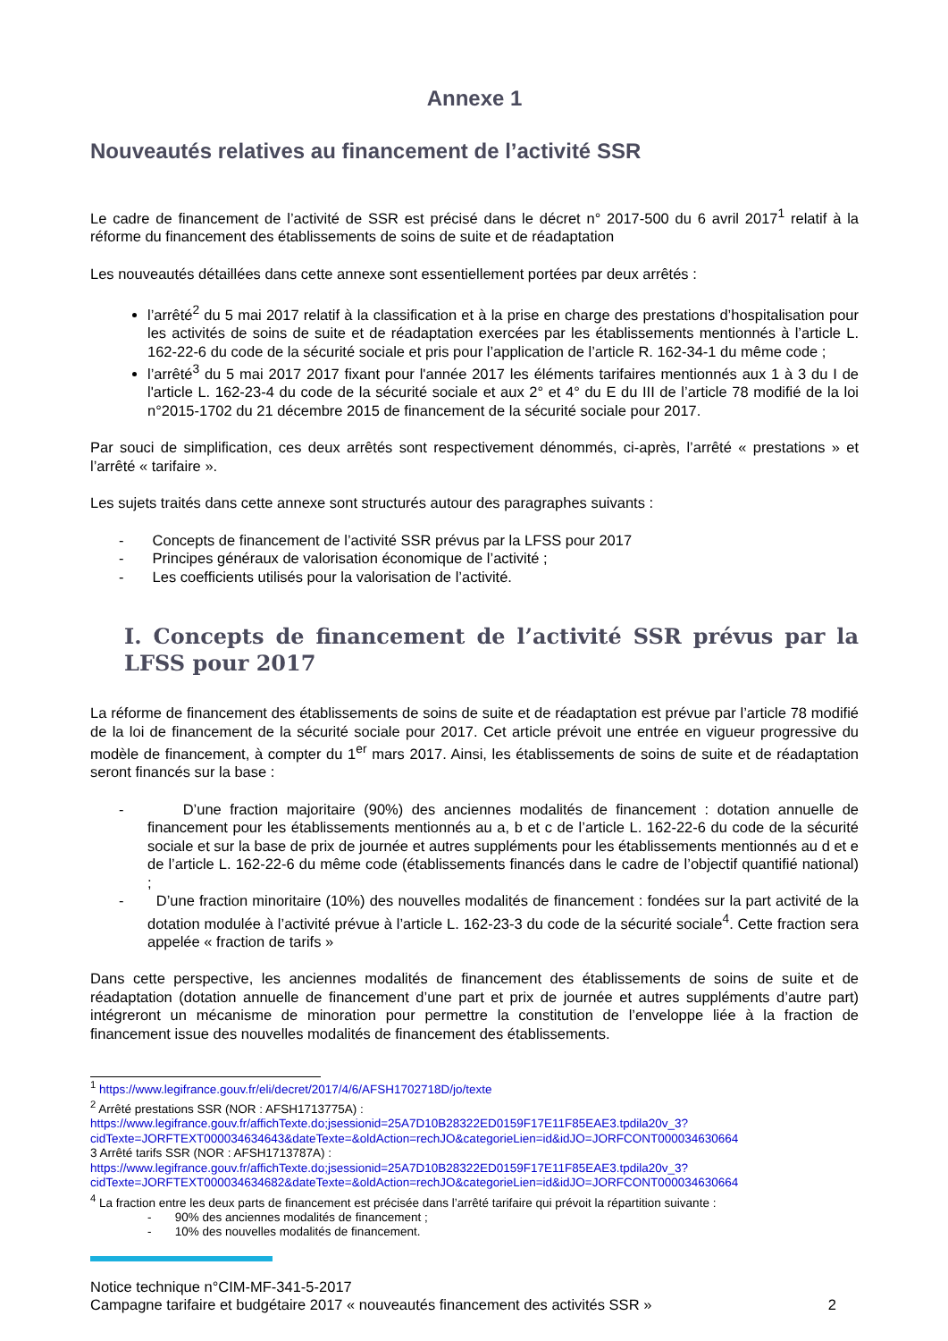Annexe 1
Nouveautés relatives au financement de l’activité SSR
Le cadre de financement de l’activité de SSR est précisé dans le décret n° 2017-500 du 6 avril 2017<sup>1</sup> relatif à la réforme du financement des établissements de soins de suite et de réadaptation
Les nouveautés détaillées dans cette annexe sont essentiellement portées par deux arrêtés :
l’arrêté<sup>2</sup> du 5 mai 2017 relatif à la classification et à la prise en charge des prestations d’hospitalisation pour les activités de soins de suite et de réadaptation exercées par les établissements mentionnés à l’article L. 162-22-6 du code de la sécurité sociale et pris pour l’application de l’article R. 162-34-1 du même code ;
l’arrêté<sup>3</sup> du 5 mai 2017 2017 fixant pour l'année 2017 les éléments tarifaires mentionnés aux 1 à 3 du I de l'article L. 162-23-4 du code de la sécurité sociale et aux 2° et 4° du E du III de l’article 78 modifié de la loi n°2015-1702 du 21 décembre 2015 de financement de la sécurité sociale pour 2017.
Par souci de simplification, ces deux arrêtés sont respectivement dénommés, ci-après, l’arrêté « prestations » et l’arrêté « tarifaire ».
Les sujets traités dans cette annexe sont structurés autour des paragraphes suivants :
- Concepts de financement de l’activité SSR prévus par la LFSS pour 2017
- Principes généraux de valorisation économique de l’activité ;
- Les coefficients utilisés pour la valorisation de l’activité.
I. Concepts de financement de l’activité SSR prévus par la LFSS pour 2017
La réforme de financement des établissements de soins de suite et de réadaptation est prévue par l’article 78 modifié de la loi de financement de la sécurité sociale pour 2017. Cet article prévoit une entrée en vigueur progressive du modèle de financement, à compter du 1<sup>er</sup> mars 2017. Ainsi, les établissements de soins de suite et de réadaptation seront financés sur la base :
- D’une fraction majoritaire (90%) des anciennes modalités de financement : dotation annuelle de financement pour les établissements mentionnés au a, b et c de l’article L. 162-22-6 du code de la sécurité sociale et sur la base de prix de journée et autres suppléments pour les établissements mentionnés au d et e de l’article L. 162-22-6 du même code (établissements financés dans le cadre de l’objectif quantifié national) ;
- D’une fraction minoritaire (10%) des nouvelles modalités de financement : fondées sur la part activité de la dotation modulée à l’activité prévue à l’article L. 162-23-3 du code de la sécurité sociale<sup>4</sup>. Cette fraction sera appelée « fraction de tarifs »
Dans cette perspective, les anciennes modalités de financement des établissements de soins de suite et de réadaptation (dotation annuelle de financement d’une part et prix de journée et autres suppléments d’autre part) intégreront un mécanisme de minoration pour permettre la constitution de l’enveloppe liée à la fraction de financement issue des nouvelles modalités de financement des établissements.
<sup>1</sup> https://www.legifrance.gouv.fr/eli/decret/2017/4/6/AFSH1702718D/jo/texte
<sup>2</sup> Arrêté prestations SSR (NOR : AFSH1713775A) :
https://www.legifrance.gouv.fr/affichTexte.do;jsessionid=25A7D10B28322ED0159F17E11F85EAE3.tpdila20v_3?cidTexte=JORFTEXT000034634643&dateTexte=&oldAction=rechJO&categorieLien=id&idJO=JORFCONT000034630664
3 Arrêté tarifs SSR (NOR : AFSH1713787A) :
https://www.legifrance.gouv.fr/affichTexte.do;jsessionid=25A7D10B28322ED0159F17E11F85EAE3.tpdila20v_3?cidTexte=JORFTEXT000034634682&dateTexte=&oldAction=rechJO&categorieLien=id&idJO=JORFCONT000034630664
<sup>4</sup> La fraction entre les deux parts de financement est précisée dans l’arrêté tarifaire qui prévoit la répartition suivante :
- 90% des anciennes modalités de financement ;
- 10% des nouvelles modalités de financement.
Notice technique n°CIM-MF-341-5-2017
Campagne tarifaire et budgétaire 2017 « nouveautés financement des activités SSR » 2